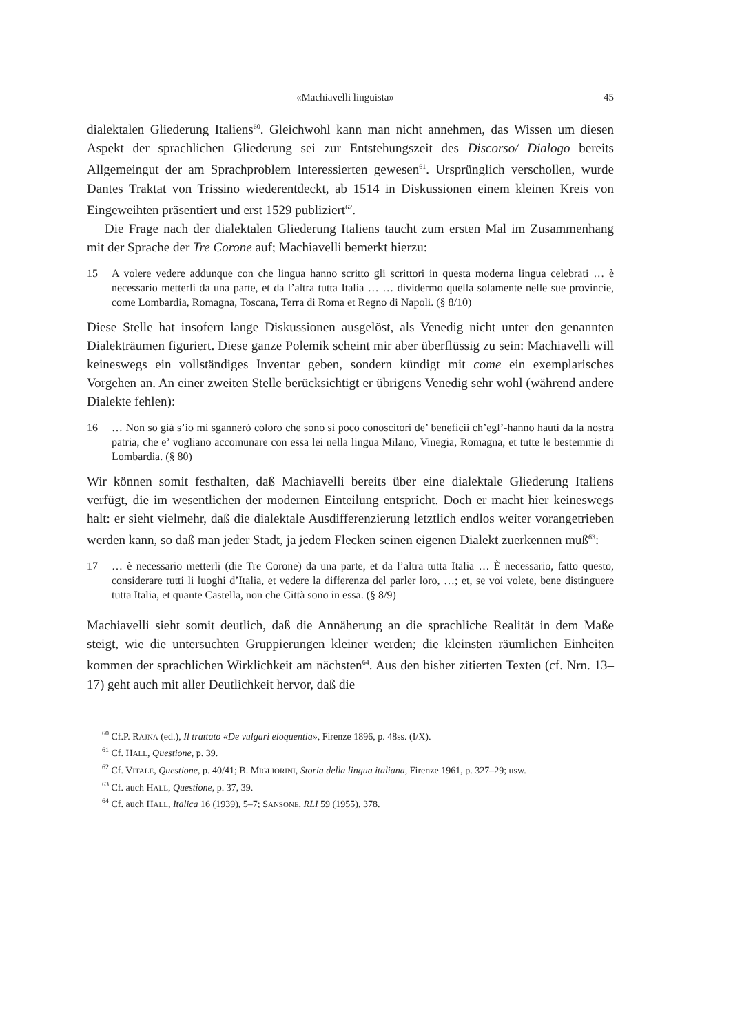«Machiavelli linguista» 45
dialektalen Gliederung Italiens<sup>60</sup>. Gleichwohl kann man nicht annehmen, das Wissen um diesen Aspekt der sprachlichen Gliederung sei zur Entstehungszeit des Discorso/ Dialogo bereits Allgemeingut der am Sprachproblem Interessierten gewesen<sup>61</sup>. Ursprünglich verschollen, wurde Dantes Traktat von Trissino wiederentdeckt, ab 1514 in Diskussionen einem kleinen Kreis von Eingeweihten präsentiert und erst 1529 publiziert<sup>62</sup>.
Die Frage nach der dialektalen Gliederung Italiens taucht zum ersten Mal im Zusammenhang mit der Sprache der Tre Corone auf; Machiavelli bemerkt hierzu:
15 A volere vedere addunque con che lingua hanno scritto gli scrittori in questa moderna lingua celebrati … è necessario metterli da una parte, et da l’altra tutta Italia … … dividermo quella solamente nelle sue provincie, come Lombardia, Romagna, Toscana, Terra di Roma et Regno di Napoli. (§ 8/10)
Diese Stelle hat insofern lange Diskussionen ausgelöst, als Venedig nicht unter den genannten Dialekträumen figuriert. Diese ganze Polemik scheint mir aber überflüssig zu sein: Machiavelli will keineswegs ein vollständiges Inventar geben, sondern kündigt mit come ein exemplarisches Vorgehen an. An einer zweiten Stelle berücksichtigt er übrigens Venedig sehr wohl (während andere Dialekte fehlen):
16 … Non so già s’io mi sgannerò coloro che sono si poco conoscitori de’ beneficii ch’egl’-hanno hauti da la nostra patria, che e’ vogliano accomunare con essa lei nella lingua Milano, Vinegia, Romagna, et tutte le bestemmie di Lombardia. (§ 80)
Wir können somit festhalten, daß Machiavelli bereits über eine dialektale Gliederung Italiens verfügt, die im wesentlichen der modernen Einteilung entspricht. Doch er macht hier keineswegs halt: er sieht vielmehr, daß die dialektale Ausdifferenzierung letztlich endlos weiter vorangetrieben werden kann, so daß man jeder Stadt, ja jedem Flecken seinen eigenen Dialekt zuerkennen muß<sup>63</sup>:
17 … è necessario metterli (die Tre Corone) da una parte, et da l’altra tutta Italia … È necessario, fatto questo, considerare tutti li luoghi d’Italia, et vedere la differenza del parler loro, …; et, se voi volete, bene distinguere tutta Italia, et quante Castella, non che Città sono in essa. (§ 8/9)
Machiavelli sieht somit deutlich, daß die Annäherung an die sprachliche Realität in dem Maße steigt, wie die untersuchten Gruppierungen kleiner werden; die kleinsten räumlichen Einheiten kommen der sprachlichen Wirklichkeit am nächsten<sup>64</sup>. Aus den bisher zitierten Texten (cf. Nrn. 13–17) geht auch mit aller Deutlichkeit hervor, daß die
<sup>60</sup> Cf.P. RAJNA (ed.), Il trattato «De vulgari eloquentia», Firenze 1896, p. 48ss. (I/X).
<sup>61</sup> Cf. HALL, Questione, p. 39.
<sup>62</sup> Cf. VITALE, Questione, p. 40/41; B. MIGLIORINI, Storia della lingua italiana, Firenze 1961, p. 327–29; usw.
<sup>63</sup> Cf. auch HALL, Questione, p. 37, 39.
<sup>64</sup> Cf. auch HALL, Italica 16 (1939), 5–7; SANSONE, RLI 59 (1955), 378.